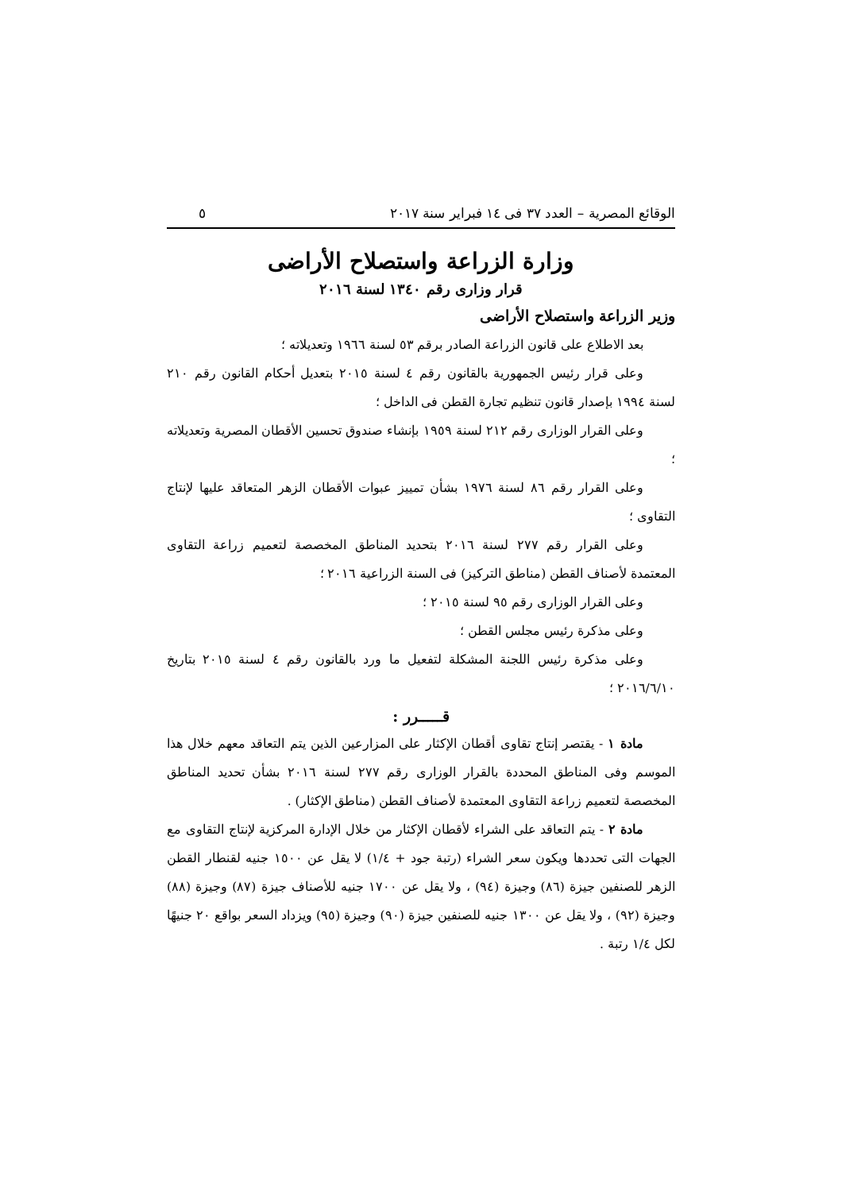الوقائع المصرية – العدد ٣٧ فى ١٤ فبراير سنة ٢٠١٧ ٥
وزارة الزراعة واستصلاح الأراضى
قرار وزارى رقم ١٣٤٠ لسنة ٢٠١٦
وزير الزراعة واستصلاح الأراضى
بعد الاطلاع على قانون الزراعة الصادر برقم ٥٣ لسنة ١٩٦٦ وتعديلاته ؛
وعلى قرار رئيس الجمهورية بالقانون رقم ٤ لسنة ٢٠١٥ بتعديل أحكام القانون رقم ٢١٠ لسنة ١٩٩٤ بإصدار قانون تنظيم تجارة القطن فى الداخل ؛
وعلى القرار الوزارى رقم ٢١٢ لسنة ١٩٥٩ بإنشاء صندوق تحسين الأقطان المصرية وتعديلاته ؛
وعلى القرار رقم ٨٦ لسنة ١٩٧٦ بشأن تمييز عبوات الأقطان الزهر المتعاقد عليها لإنتاج التقاوى ؛
وعلى القرار رقم ٢٧٧ لسنة ٢٠١٦ بتحديد المناطق المخصصة لتعميم زراعة التقاوى المعتمدة لأصناف القطن (مناطق التركيز) فى السنة الزراعية ٢٠١٦ ؛
وعلى القرار الوزارى رقم ٩٥ لسنة ٢٠١٥ ؛
وعلى مذكرة رئيس مجلس القطن ؛
وعلى مذكرة رئيس اللجنة المشكلة لتفعيل ما ورد بالقانون رقم ٤ لسنة ٢٠١٥ بتاريخ ٢٠١٦/٦/١٠ ؛
قـــــرر :
مادة ١ - يقتصر إنتاج تقاوى أقطان الإكثار على المزارعين الذين يتم التعاقد معهم خلال هذا الموسم وفى المناطق المحددة بالقرار الوزارى رقم ٢٧٧ لسنة ٢٠١٦ بشأن تحديد المناطق المخصصة لتعميم زراعة التقاوى المعتمدة لأصناف القطن (مناطق الإكثار) .
مادة ٢ - يتم التعاقد على الشراء لأقطان الإكثار من خلال الإدارة المركزية لإنتاج التقاوى مع الجهات التى تحددها ويكون سعر الشراء (رتبة جود + ١/٤) لا يقل عن ١٥٠٠ جنيه لقنطار القطن الزهر للصنفين جيزة (٨٦) وجيزة (٩٤) ، ولا يقل عن ١٧٠٠ جنيه للأصناف جيزة (٨٧) وجيزة (٨٨) وجيزة (٩٢) ، ولا يقل عن ١٣٠٠ جنيه للصنفين جيزة (٩٠) وجيزة (٩٥) ويزداد السعر بواقع ٢٠ جنيهًا لكل ١/٤ رتبة .